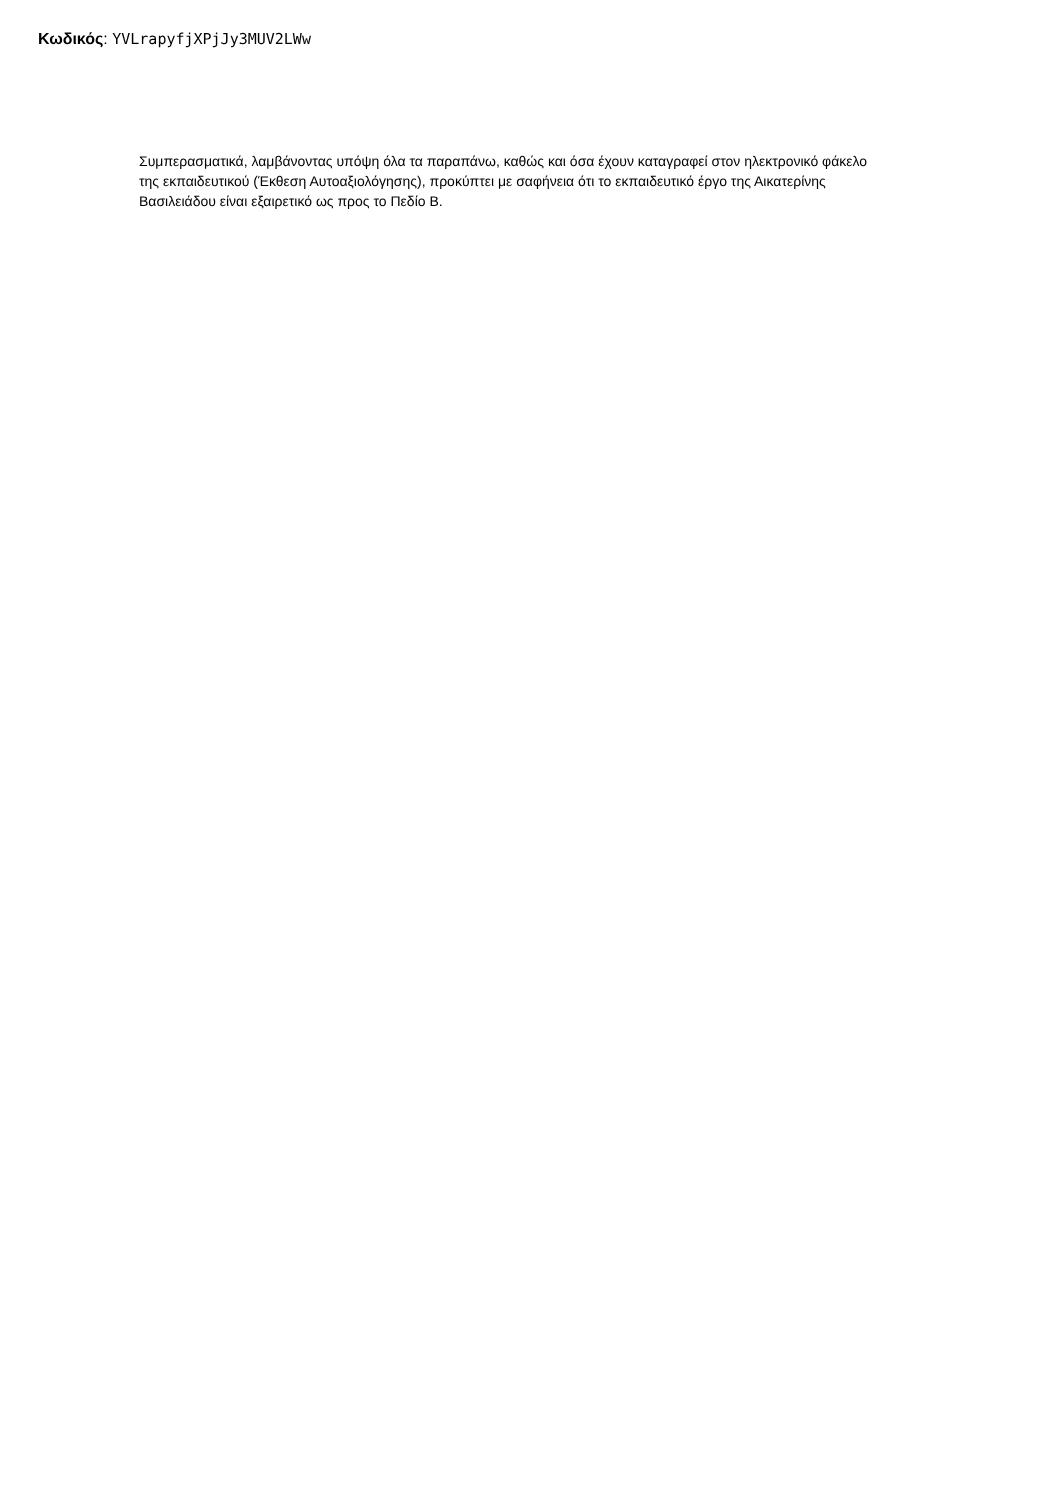Κωδικός: YVLrapyfjXPjJy3MUV2LWw
Συμπερασματικά, λαμβάνοντας υπόψη όλα τα παραπάνω, καθώς και όσα έχουν καταγραφεί στον ηλεκτρονικό φάκελο της εκπαιδευτικού (Έκθεση Αυτοαξιολόγησης), προκύπτει με σαφήνεια ότι το εκπαιδευτικό έργο της Αικατερίνης Βασιλειάδου είναι εξαιρετικό ως προς το Πεδίο Β.